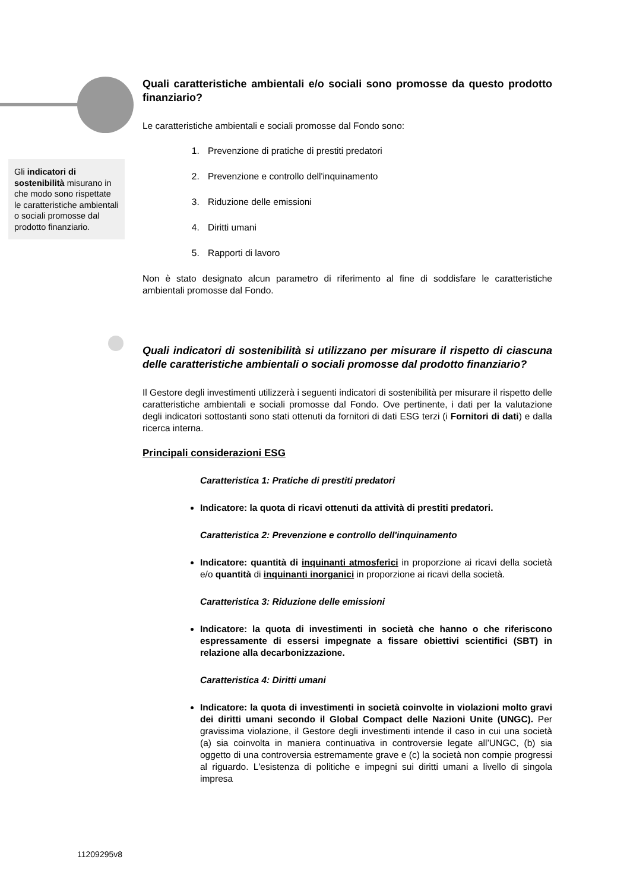Gli indicatori di sostenibilità misurano in che modo sono rispettate le caratteristiche ambientali o sociali promosse dal prodotto finanziario.
Quali caratteristiche ambientali e/o sociali sono promosse da questo prodotto finanziario?
Le caratteristiche ambientali e sociali promosse dal Fondo sono:
1. Prevenzione di pratiche di prestiti predatori
2. Prevenzione e controllo dell'inquinamento
3. Riduzione delle emissioni
4. Diritti umani
5. Rapporti di lavoro
Non è stato designato alcun parametro di riferimento al fine di soddisfare le caratteristiche ambientali promosse dal Fondo.
Quali indicatori di sostenibilità si utilizzano per misurare il rispetto di ciascuna delle caratteristiche ambientali o sociali promosse dal prodotto finanziario?
Il Gestore degli investimenti utilizzerà i seguenti indicatori di sostenibilità per misurare il rispetto delle caratteristiche ambientali e sociali promosse dal Fondo. Ove pertinente, i dati per la valutazione degli indicatori sottostanti sono stati ottenuti da fornitori di dati ESG terzi (i Fornitori di dati) e dalla ricerca interna.
Principali considerazioni ESG
Caratteristica 1: Pratiche di prestiti predatori
Indicatore: la quota di ricavi ottenuti da attività di prestiti predatori.
Caratteristica 2: Prevenzione e controllo dell'inquinamento
Indicatore: quantità di inquinanti atmosferici in proporzione ai ricavi della società e/o quantità di inquinanti inorganici in proporzione ai ricavi della società.
Caratteristica 3: Riduzione delle emissioni
Indicatore: la quota di investimenti in società che hanno o che riferiscono espressamente di essersi impegnate a fissare obiettivi scientifici (SBT) in relazione alla decarbonizzazione.
Caratteristica 4: Diritti umani
Indicatore: la quota di investimenti in società coinvolte in violazioni molto gravi dei diritti umani secondo il Global Compact delle Nazioni Unite (UNGC). Per gravissima violazione, il Gestore degli investimenti intende il caso in cui una società (a) sia coinvolta in maniera continuativa in controversie legate all’UNGC, (b) sia oggetto di una controversia estremamente grave e (c) la società non compie progressi al riguardo. L'esistenza di politiche e impegni sui diritti umani a livello di singola impresa
11209295v8